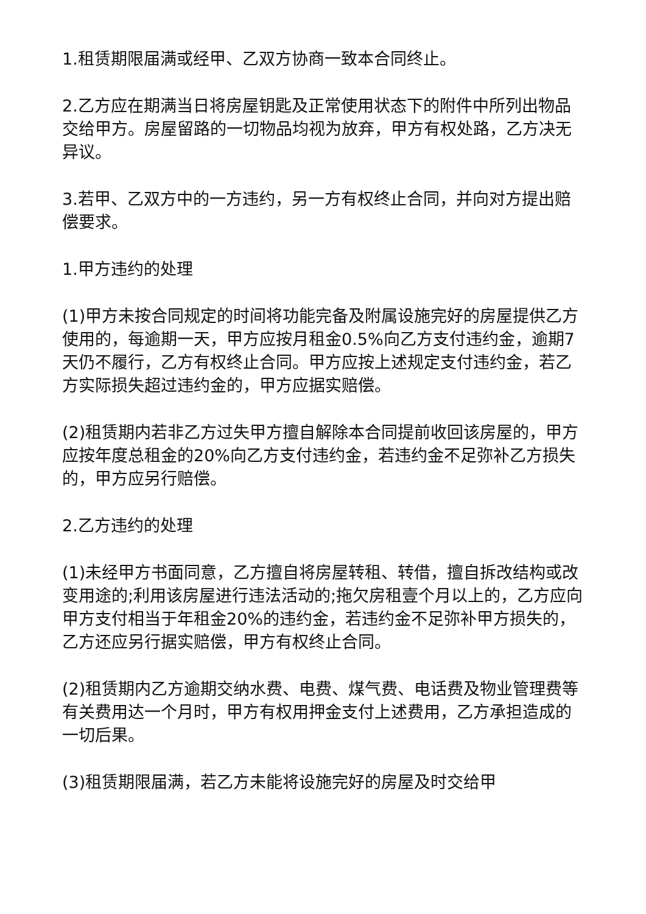1.租赁期限届满或经甲、乙双方协商一致本合同终止。
2.乙方应在期满当日将房屋钥匙及正常使用状态下的附件中所列出物品交给甲方。房屋留路的一切物品均视为放弃，甲方有权处路，乙方决无异议。
3.若甲、乙双方中的一方违约，另一方有权终止合同，并向对方提出赔偿要求。
1.甲方违约的处理
(1)甲方未按合同规定的时间将功能完备及附属设施完好的房屋提供乙方使用的，每逾期一天，甲方应按月租金0.5%向乙方支付违约金，逾期7天仍不履行，乙方有权终止合同。甲方应按上述规定支付违约金，若乙方实际损失超过违约金的，甲方应据实赔偿。
(2)租赁期内若非乙方过失甲方擅自解除本合同提前收回该房屋的，甲方应按年度总租金的20%向乙方支付违约金，若违约金不足弥补乙方损失的，甲方应另行赔偿。
2.乙方违约的处理
(1)未经甲方书面同意，乙方擅自将房屋转租、转借，擅自拆改结构或改变用途的;利用该房屋进行违法活动的;拖欠房租壹个月以上的，乙方应向甲方支付相当于年租金20%的违约金，若违约金不足弥补甲方损失的，乙方还应另行据实赔偿，甲方有权终止合同。
(2)租赁期内乙方逾期交纳水费、电费、煤气费、电话费及物业管理费等有关费用达一个月时，甲方有权用押金支付上述费用，乙方承担造成的一切后果。
(3)租赁期限届满，若乙方未能将设施完好的房屋及时交给甲